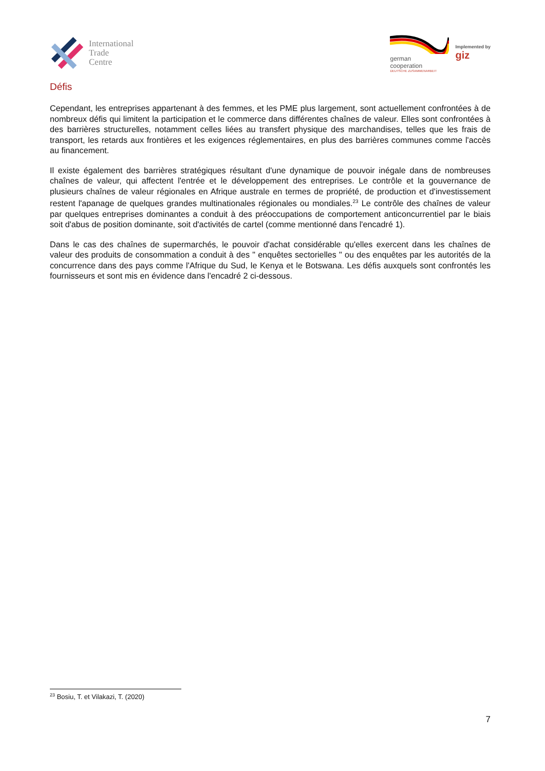International
Trade
Centre
german
cooperation
DEUTSCHE ZUSAMMENARBEIT
Implemented by
giz
Défis
Cependant, les entreprises appartenant à des femmes, et les PME plus largement, sont actuellement confrontées à de nombreux défis qui limitent la participation et le commerce dans différentes chaînes de valeur. Elles sont confrontées à des barrières structurelles, notamment celles liées au transfert physique des marchandises, telles que les frais de transport, les retards aux frontières et les exigences réglementaires, en plus des barrières communes comme l'accès au financement.
Il existe également des barrières stratégiques résultant d'une dynamique de pouvoir inégale dans de nombreuses chaînes de valeur, qui affectent l'entrée et le développement des entreprises. Le contrôle et la gouvernance de plusieurs chaînes de valeur régionales en Afrique australe en termes de propriété, de production et d'investissement restent l'apanage de quelques grandes multinationales régionales ou mondiales.<sup>23</sup> Le contrôle des chaînes de valeur par quelques entreprises dominantes a conduit à des préoccupations de comportement anticoncurrentiel par le biais soit d'abus de position dominante, soit d'activités de cartel (comme mentionné dans l'encadré 1).
Dans le cas des chaînes de supermarchés, le pouvoir d'achat considérable qu'elles exercent dans les chaînes de valeur des produits de consommation a conduit à des " enquêtes sectorielles " ou des enquêtes par les autorités de la concurrence dans des pays comme l'Afrique du Sud, le Kenya et le Botswana. Les défis auxquels sont confrontés les fournisseurs et sont mis en évidence dans l'encadré 2 ci-dessous.
<sup>23</sup> Bosiu, T. et Vilakazi, T. (2020)
7